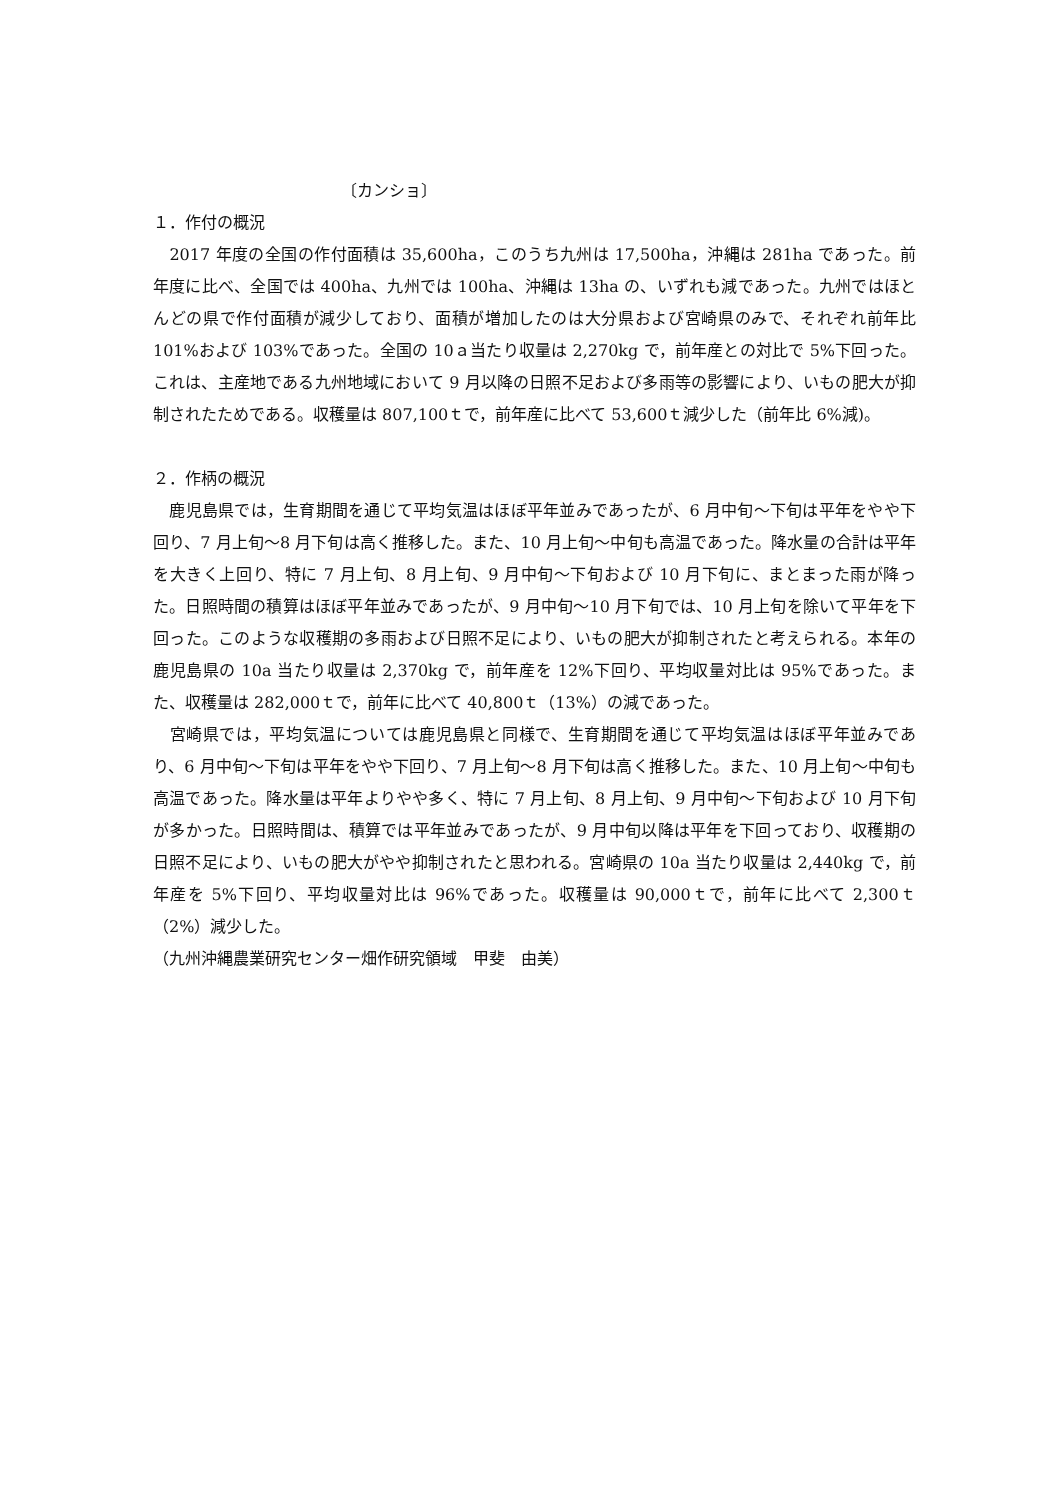〔カンショ〕
１．作付の概況
　2017 年度の全国の作付面積は 35,600ha，このうち九州は 17,500ha，沖縄は 281ha であった。前年度に比べ、全国では 400ha、九州では 100ha、沖縄は 13ha の、いずれも減であった。九州ではほとんどの県で作付面積が減少しており、面積が増加したのは大分県および宮崎県のみで、それぞれ前年比 101%および 103%であった。全国の 10ａ当たり収量は 2,270kg で，前年産との対比で 5%下回った。これは、主産地である九州地域において 9 月以降の日照不足および多雨等の影響により、いもの肥大が抑制されたためである。収穫量は 807,100ｔで，前年産に比べて 53,600ｔ減少した（前年比 6%減)。
２．作柄の概況
　鹿児島県では，生育期間を通じて平均気温はほぼ平年並みであったが、6 月中旬～下旬は平年をやや下回り、7 月上旬～8 月下旬は高く推移した。また、10 月上旬～中旬も高温であった。降水量の合計は平年を大きく上回り、特に 7 月上旬、8 月上旬、9 月中旬～下旬および 10 月下旬に、まとまった雨が降った。日照時間の積算はほぼ平年並みであったが、9 月中旬～10 月下旬では、10 月上旬を除いて平年を下回った。このような収穫期の多雨および日照不足により、いもの肥大が抑制されたと考えられる。本年の鹿児島県の 10a 当たり収量は 2,370kg で，前年産を 12%下回り、平均収量対比は 95%であった。また、収穫量は 282,000ｔで，前年に比べて 40,800ｔ（13%）の減であった。
　宮崎県では，平均気温については鹿児島県と同様で、生育期間を通じて平均気温はほぼ平年並みであり、6 月中旬～下旬は平年をやや下回り、7 月上旬～8 月下旬は高く推移した。また、10 月上旬～中旬も高温であった。降水量は平年よりやや多く、特に 7 月上旬、8 月上旬、9 月中旬～下旬および 10 月下旬が多かった。日照時間は、積算では平年並みであったが、9 月中旬以降は平年を下回っており、収穫期の日照不足により、いもの肥大がやや抑制されたと思われる。宮崎県の 10a 当たり収量は 2,440kg で，前年産を 5%下回り、平均収量対比は 96%であった。収穫量は 90,000ｔで，前年に比べて 2,300ｔ（2%）減少した。
（九州沖縄農業研究センター畑作研究領域　甲斐　由美）